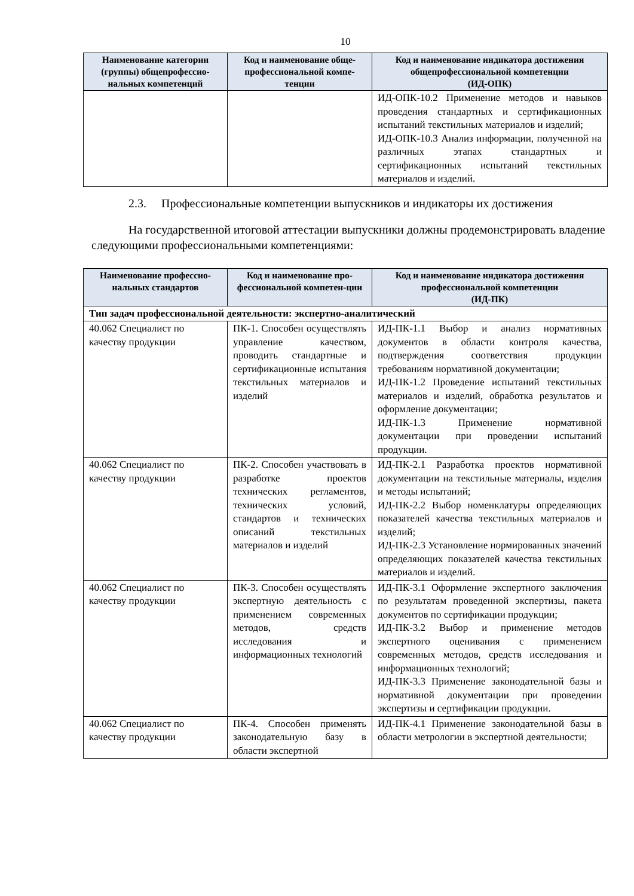10
| Наименование категории (группы) общепрофессио-нальных компетенций | Код и наименование обще-профессиональной компе-тенции | Код и наименование индикатора достижения общепрофессиональной компетенции (ИД-ОПК) |
| --- | --- | --- |
| | | ИД-ОПК-10.2 Применение методов и навыков проведения стандартных и сертификационных испытаний текстильных материалов и изделий; ИД-ОПК-10.3 Анализ информации, полученной на различных этапах стандартных и сертификационных испытаний текстильных материалов и изделий. |
2.3. Профессиональные компетенции выпускников и индикаторы их достижения
На государственной итоговой аттестации выпускники должны продемонстрировать владение следующими профессиональными компетенциями:
| Наименование профессио-нальных стандартов | Код и наименование про-фессиональной компетен-ции | Код и наименование индикатора достижения профессиональной компетенции (ИД-ПК) |
| --- | --- | --- |
| Тип задач профессиональной деятельности: экспертно-аналитический | | |
| 40.062 Специалист по качеству продукции | ПК-1. Способен осуществлять управление качеством, проводить стандартные и сертификационные испытания текстильных материалов и изделий | ИД-ПК-1.1 Выбор и анализ нормативных документов в области контроля качества, подтверждения соответствия продукции требованиям нормативной документации; ИД-ПК-1.2 Проведение испытаний текстильных материалов и изделий, обработка результатов и оформление документации; ИД-ПК-1.3 Применение нормативной документации при проведении испытаний продукции. |
| 40.062 Специалист по качеству продукции | ПК-2. Способен участвовать в разработке проектов технических регламентов, технических условий, стандартов и технических описаний текстильных материалов и изделий | ИД-ПК-2.1 Разработка проектов нормативной документации на текстильные материалы, изделия и методы испытаний; ИД-ПК-2.2 Выбор номенклатуры определяющих показателей качества текстильных материалов и изделий; ИД-ПК-2.3 Установление нормированных значений определяющих показателей качества текстильных материалов и изделий. |
| 40.062 Специалист по качеству продукции | ПК-3. Способен осуществлять экспертную деятельность с применением современных методов, средств исследования и информационных технологий | ИД-ПК-3.1 Оформление экспертного заключения по результатам проведенной экспертизы, пакета документов по сертификации продукции; ИД-ПК-3.2 Выбор и применение методов экспертного оценивания с применением современных методов, средств исследования и информационных технологий; ИД-ПК-3.3 Применение законодательной базы и нормативной документации при проведении экспертизы и сертификации продукции. |
| 40.062 Специалист по качеству продукции | ПК-4. Способен применять законодательную базу в области экспертной | ИД-ПК-4.1 Применение законодательной базы в области метрологии в экспертной деятельности; |